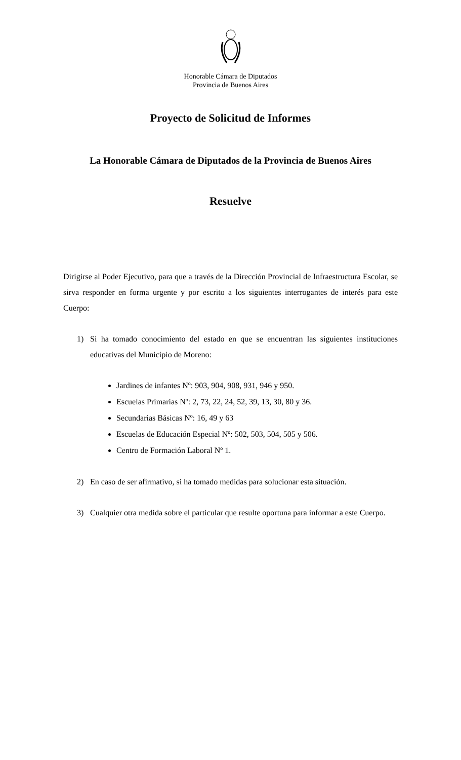Honorable Cámara de Diputados
Provincia de Buenos Aires
Proyecto de Solicitud de Informes
La Honorable Cámara de Diputados de la Provincia de Buenos Aires
Resuelve
Dirigirse al Poder Ejecutivo, para que a través de la Dirección Provincial de Infraestructura Escolar, se sirva responder en forma urgente y por escrito a los siguientes interrogantes de interés para este Cuerpo:
1) Si ha tomado conocimiento del estado en que se encuentran las siguientes instituciones educativas del Municipio de Moreno:
Jardines de infantes Nº: 903, 904, 908, 931, 946 y 950.
Escuelas Primarias Nº: 2, 73, 22, 24, 52, 39, 13, 30, 80 y 36.
Secundarias Básicas Nº: 16, 49 y 63
Escuelas de Educación Especial Nº: 502, 503, 504, 505 y 506.
Centro de Formación Laboral Nº 1.
2) En caso de ser afirmativo, si ha tomado medidas para solucionar esta situación.
3) Cualquier otra medida sobre el particular que resulte oportuna para informar a este Cuerpo.